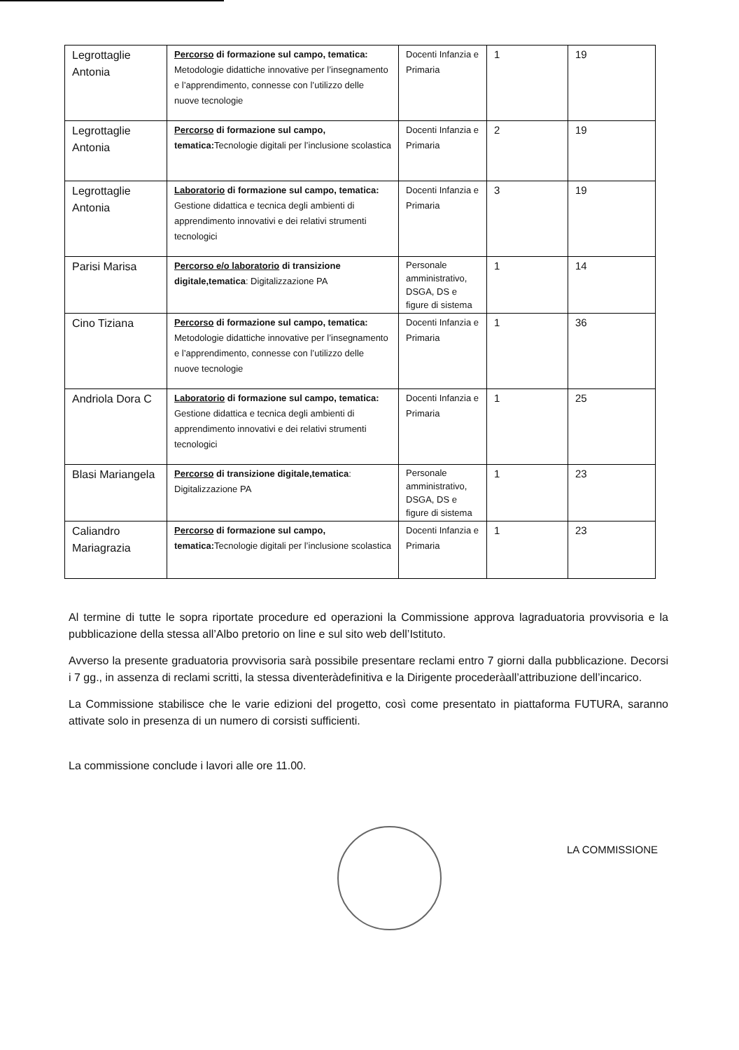| Legrottaglie Antonia | Percorso di formazione sul campo, tematica: Metodologie didattiche innovative per l’insegnamento e l’apprendimento, connesse con l’utilizzo delle nuove tecnologie | Docenti Infanzia e Primaria | 1 | 19 |
| Legrottaglie Antonia | Percorso di formazione sul campo, tematica: Tecnologie digitali per l’inclusione scolastica | Docenti Infanzia e Primaria | 2 | 19 |
| Legrottaglie Antonia | Laboratorio di formazione sul campo, tematica: Gestione didattica e tecnica degli ambienti di apprendimento innovativi e dei relativi strumenti tecnologici | Docenti Infanzia e Primaria | 3 | 19 |
| Parisi Marisa | Percorso e/o laboratorio di transizione digitale,tematica : Digitalizzazione PA | Personale amministrativo, DSGA, DS e figure di sistema | 1 | 14 |
| Cino Tiziana | Percorso di formazione sul campo, tematica: Metodologie didattiche innovative per l’insegnamento e l’apprendimento, connesse con l’utilizzo delle nuove tecnologie | Docenti Infanzia e Primaria | 1 | 36 |
| Andriola Dora C | Laboratorio di formazione sul campo, tematica: Gestione didattica e tecnica degli ambienti di apprendimento innovativi e dei relativi strumenti tecnologici | Docenti Infanzia e Primaria | 1 | 25 |
| Blasi Mariangela | Percorso di transizione digitale,tematica : Digitalizzazione PA | Personale amministrativo, DSGA, DS e figure di sistema | 1 | 23 |
| Caliandro Mariagrazia | Percorso di formazione sul campo, tematica: Tecnologie digitali per l’inclusione scolastica | Docenti Infanzia e Primaria | 1 | 23 |
Al termine di tutte le sopra riportate procedure ed operazioni la Commissione approva lagraduatoria provvisoria e la pubblicazione della stessa all’Albo pretorio on line e sul sito web dell’Istituto.
Avverso la presente graduatoria provvisoria sarà possibile presentare reclami entro 7 giorni dalla pubblicazione. Decorsi i 7 gg., in assenza di reclami scritti, la stessa diventeràdefinitiva e la Dirigente procederàall’attribuzione dell’incarico.
La Commissione stabilisce che le varie edizioni del progetto, così come presentato in piattaforma FUTURA, saranno attivate solo in presenza di un numero di corsisti sufficienti.
La commissione conclude i lavori alle ore 11.00.
LA COMMISSIONE